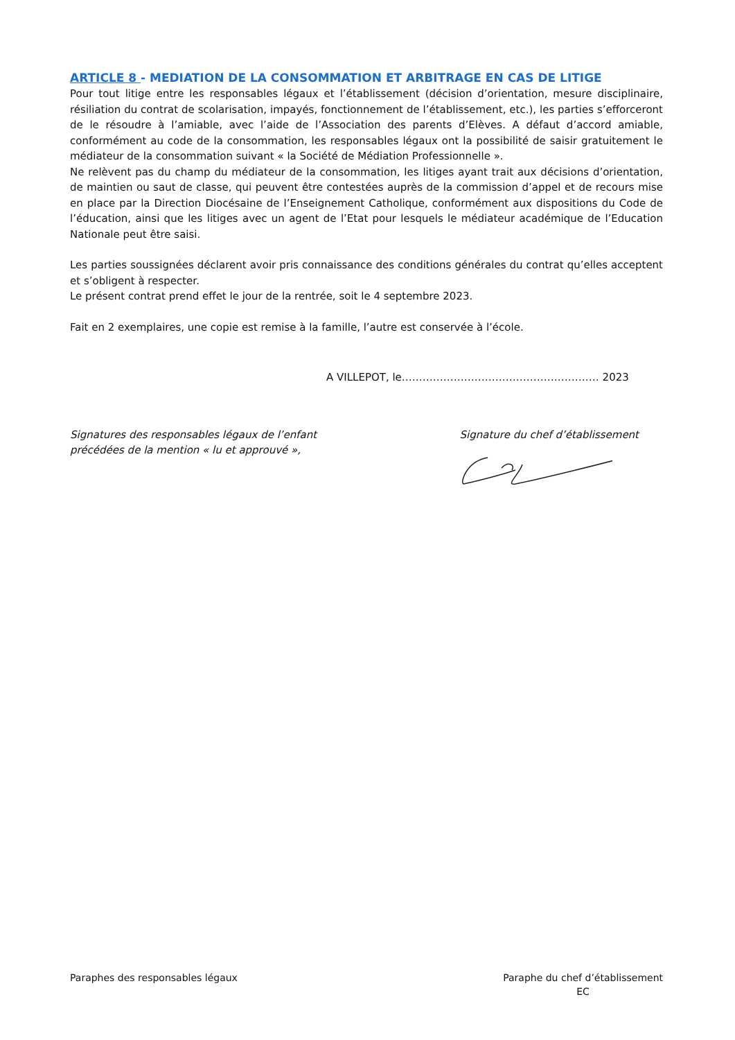ARTICLE 8 - MEDIATION DE LA CONSOMMATION ET ARBITRAGE EN CAS DE LITIGE
Pour tout litige entre les responsables légaux et l’établissement (décision d’orientation, mesure disciplinaire, résiliation du contrat de scolarisation, impayés, fonctionnement de l’établissement, etc.), les parties s’efforceront de le résoudre à l’amiable, avec l’aide de l’Association des parents d’Elèves. A défaut d’accord amiable, conformément au code de la consommation, les responsables légaux ont la possibilité de saisir gratuitement le médiateur de la consommation suivant « la Société de Médiation Professionnelle ».
Ne relèvent pas du champ du médiateur de la consommation, les litiges ayant trait aux décisions d’orientation, de maintien ou saut de classe, qui peuvent être contestées auprès de la commission d’appel et de recours mise en place par la Direction Diocésaine de l’Enseignement Catholique, conformément aux dispositions du Code de l’éducation, ainsi que les litiges avec un agent de l’Etat pour lesquels le médiateur académique de l’Education Nationale peut être saisi.
Les parties soussignées déclarent avoir pris connaissance des conditions générales du contrat qu’elles acceptent et s’obligent à respecter.
Le présent contrat prend effet le jour de la rentrée, soit le 4 septembre 2023.
Fait en 2 exemplaires, une copie est remise à la famille, l’autre est conservée à l’école.
A VILLEPOT, le………………………………………………… 2023
Signatures des responsables légaux de l’enfant
précédées de la mention « lu et approuvé »,
Signature du chef d’établissement
Paraphes des responsables légaux
Paraphe du chef d’établissement
EC